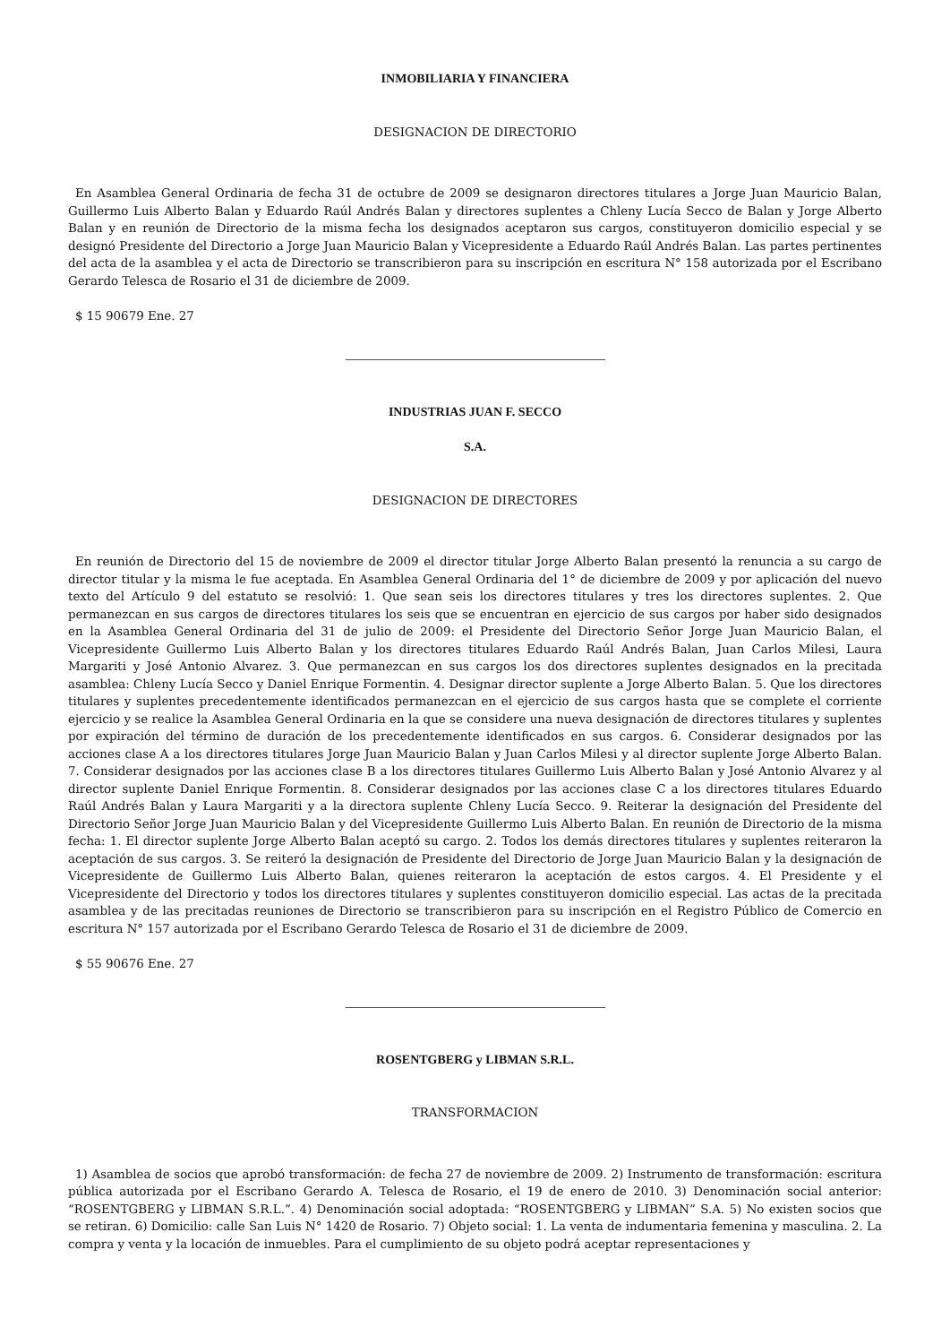INMOBILIARIA Y FINANCIERA
DESIGNACION DE DIRECTORIO
En Asamblea General Ordinaria de fecha 31 de octubre de 2009 se designaron directores titulares a Jorge Juan Mauricio Balan, Guillermo Luis Alberto Balan y Eduardo Raúl Andrés Balan y directores suplentes a Chleny Lucía Secco de Balan y Jorge Alberto Balan y en reunión de Directorio de la misma fecha los designados aceptaron sus cargos, constituyeron domicilio especial y se designó Presidente del Directorio a Jorge Juan Mauricio Balan y Vicepresidente a Eduardo Raúl Andrés Balan. Las partes pertinentes del acta de la asamblea y el acta de Directorio se transcribieron para su inscripción en escritura N° 158 autorizada por el Escribano Gerardo Telesca de Rosario el 31 de diciembre de 2009.
$ 15 90679 Ene. 27
INDUSTRIAS JUAN F. SECCO
S.A.
DESIGNACION DE DIRECTORES
En reunión de Directorio del 15 de noviembre de 2009 el director titular Jorge Alberto Balan presentó la renuncia a su cargo de director titular y la misma le fue aceptada. En Asamblea General Ordinaria del 1° de diciembre de 2009 y por aplicación del nuevo texto del Artículo 9 del estatuto se resolvió: 1. Que sean seis los directores titulares y tres los directores suplentes. 2. Que permanezcan en sus cargos de directores titulares los seis que se encuentran en ejercicio de sus cargos por haber sido designados en la Asamblea General Ordinaria del 31 de julio de 2009: el Presidente del Directorio Señor Jorge Juan Mauricio Balan, el Vicepresidente Guillermo Luis Alberto Balan y los directores titulares Eduardo Raúl Andrés Balan, Juan Carlos Milesi, Laura Margariti y José Antonio Alvarez. 3. Que permanezcan en sus cargos los dos directores suplentes designados en la precitada asamblea: Chleny Lucía Secco y Daniel Enrique Formentin. 4. Designar director suplente a Jorge Alberto Balan. 5. Que los directores titulares y suplentes precedentemente identificados permanezcan en el ejercicio de sus cargos hasta que se complete el corriente ejercicio y se realice la Asamblea General Ordinaria en la que se considere una nueva designación de directores titulares y suplentes por expiración del término de duración de los precedentemente identificados en sus cargos. 6. Considerar designados por las acciones clase A a los directores titulares Jorge Juan Mauricio Balan y Juan Carlos Milesi y al director suplente Jorge Alberto Balan. 7. Considerar designados por las acciones clase B a los directores titulares Guillermo Luis Alberto Balan y José Antonio Alvarez y al director suplente Daniel Enrique Formentin. 8. Considerar designados por las acciones clase C a los directores titulares Eduardo Raúl Andrés Balan y Laura Margariti y a la directora suplente Chleny Lucía Secco. 9. Reiterar la designación del Presidente del Directorio Señor Jorge Juan Mauricio Balan y del Vicepresidente Guillermo Luis Alberto Balan. En reunión de Directorio de la misma fecha: 1. El director suplente Jorge Alberto Balan aceptó su cargo. 2. Todos los demás directores titulares y suplentes reiteraron la aceptación de sus cargos. 3. Se reiteró la designación de Presidente del Directorio de Jorge Juan Mauricio Balan y la designación de Vicepresidente de Guillermo Luis Alberto Balan, quienes reiteraron la aceptación de estos cargos. 4. El Presidente y el Vicepresidente del Directorio y todos los directores titulares y suplentes constituyeron domicilio especial. Las actas de la precitada asamblea y de las precitadas reuniones de Directorio se transcribieron para su inscripción en el Registro Público de Comercio en escritura N° 157 autorizada por el Escribano Gerardo Telesca de Rosario el 31 de diciembre de 2009.
$ 55 90676 Ene. 27
ROSENTGBERG y LIBMAN S.R.L.
TRANSFORMACION
1) Asamblea de socios que aprobó transformación: de fecha 27 de noviembre de 2009. 2) Instrumento de transformación: escritura pública autorizada por el Escribano Gerardo A. Telesca de Rosario, el 19 de enero de 2010. 3) Denominación social anterior: “ROSENTGBERG y LIBMAN S.R.L.”. 4) Denominación social adoptada: “ROSENTGBERG y LIBMAN” S.A. 5) No existen socios que se retiran. 6) Domicilio: calle San Luis N° 1420 de Rosario. 7) Objeto social: 1. La venta de indumentaria femenina y masculina. 2. La compra y venta y la locación de inmuebles. Para el cumplimiento de su objeto podrá aceptar representaciones y